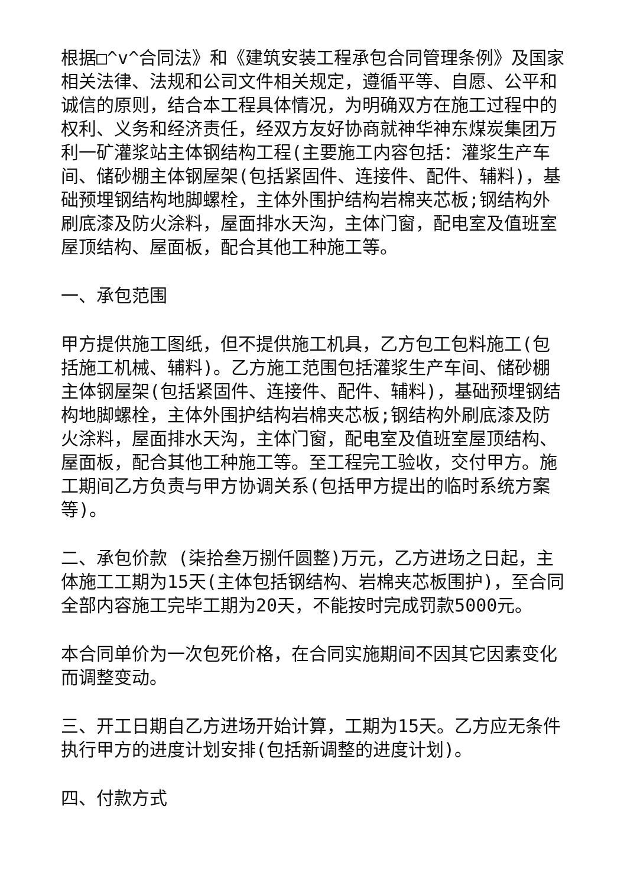根据□^v^合同法》和《建筑安装工程承包合同管理条例》及国家相关法律、法规和公司文件相关规定，遵循平等、自愿、公平和诚信的原则，结合本工程具体情况，为明确双方在施工过程中的权利、义务和经济责任，经双方友好协商就神华神东煤炭集团万利一矿灌浆站主体钢结构工程(主要施工内容包括：灌浆生产车间、储砂棚主体钢屋架(包括紧固件、连接件、配件、辅料)，基础预埋钢结构地脚螺栓，主体外围护结构岩棉夹芯板;钢结构外刷底漆及防火涂料，屋面排水天沟，主体门窗，配电室及值班室屋顶结构、屋面板，配合其他工种施工等。
一、承包范围
甲方提供施工图纸，但不提供施工机具，乙方包工包料施工(包括施工机械、辅料)。乙方施工范围包括灌浆生产车间、储砂棚主体钢屋架(包括紧固件、连接件、配件、辅料)，基础预埋钢结构地脚螺栓，主体外围护结构岩棉夹芯板;钢结构外刷底漆及防火涂料，屋面排水天沟，主体门窗，配电室及值班室屋顶结构、屋面板，配合其他工种施工等。至工程完工验收，交付甲方。施工期间乙方负责与甲方协调关系(包括甲方提出的临时系统方案等)。
二、承包价款 (柒拾叁万捌仟圆整)万元，乙方进场之日起，主体施工工期为15天(主体包括钢结构、岩棉夹芯板围护)，至合同全部内容施工完毕工期为20天，不能按时完成罚款5000元。
本合同单价为一次包死价格，在合同实施期间不因其它因素变化而调整变动。
三、开工日期自乙方进场开始计算，工期为15天。乙方应无条件执行甲方的进度计划安排(包括新调整的进度计划)。
四、付款方式